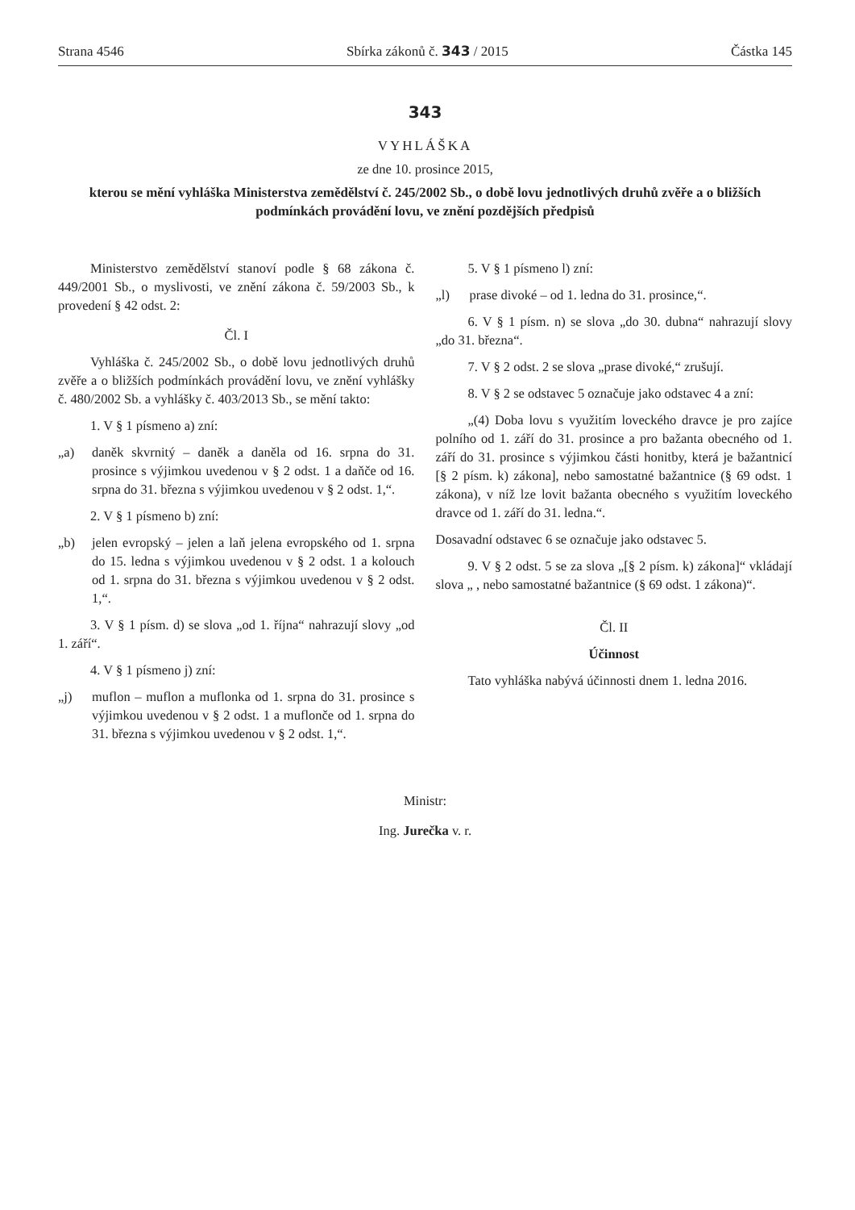Strana 4546 Sbírka zákonů č. 343 / 2015 Částka 145
343
VYHLÁŠKA
ze dne 10. prosince 2015,
kterou se mění vyhláška Ministerstva zemědělství č. 245/2002 Sb., o době lovu jednotlivých druhů zvěře a o bližších podmínkách provádění lovu, ve znění pozdějších předpisů
Ministerstvo zemědělství stanoví podle § 68 zákona č. 449/2001 Sb., o myslivosti, ve znění zákona č. 59/2003 Sb., k provedení § 42 odst. 2:
Čl. I
Vyhláška č. 245/2002 Sb., o době lovu jednotlivých druhů zvěře a o bližších podmínkách provádění lovu, ve znění vyhlášky č. 480/2002 Sb. a vyhlášky č. 403/2013 Sb., se mění takto:
1. V § 1 písmeno a) zní:
„a) daněk skvrnitý – daněk a daněla od 16. srpna do 31. prosince s výjimkou uvedenou v § 2 odst. 1 a daňče od 16. srpna do 31. března s výjimkou uvedenou v § 2 odst. 1,“.
2. V § 1 písmeno b) zní:
„b) jelen evropský – jelen a laň jelena evropského od 1. srpna do 15. ledna s výjimkou uvedenou v § 2 odst. 1 a kolouch od 1. srpna do 31. března s výjimkou uvedenou v § 2 odst. 1,“.
3. V § 1 písm. d) se slova „od 1. října“ nahrazují slovy „od 1. září“.
4. V § 1 písmeno j) zní:
„j) muflon – muflon a muflonka od 1. srpna do 31. prosince s výjimkou uvedenou v § 2 odst. 1 a muflonče od 1. srpna do 31. března s výjimkou uvedenou v § 2 odst. 1,“.
5. V § 1 písmeno l) zní:
„l) prase divoké – od 1. ledna do 31. prosince,“.
6. V § 1 písm. n) se slova „do 30. dubna“ nahrazují slovy „do 31. března“.
7. V § 2 odst. 2 se slova „prase divoké,“ zrušují.
8. V § 2 se odstavec 5 označuje jako odstavec 4 a zní:
„(4) Doba lovu s využitím loveckého dravce je pro zajíce polního od 1. září do 31. prosince a pro bažanta obecného od 1. září do 31. prosince s výjimkou části honitby, která je bažantnicí [§ 2 písm. k) zákona], nebo samostatné bažantnice (§ 69 odst. 1 zákona), v níž lze lovit bažanta obecného s využitím loveckého dravce od 1. září do 31. ledna.“.
Dosavadní odstavec 6 se označuje jako odstavec 5.
9. V § 2 odst. 5 se za slova „[§ 2 písm. k) zákona]“ vkládají slova „ , nebo samostatné bažantnice (§ 69 odst. 1 zákona)“.
Čl. II
Účinnost
Tato vyhláška nabývá účinnosti dnem 1. ledna 2016.
Ministr:
Ing. Jurečka v. r.